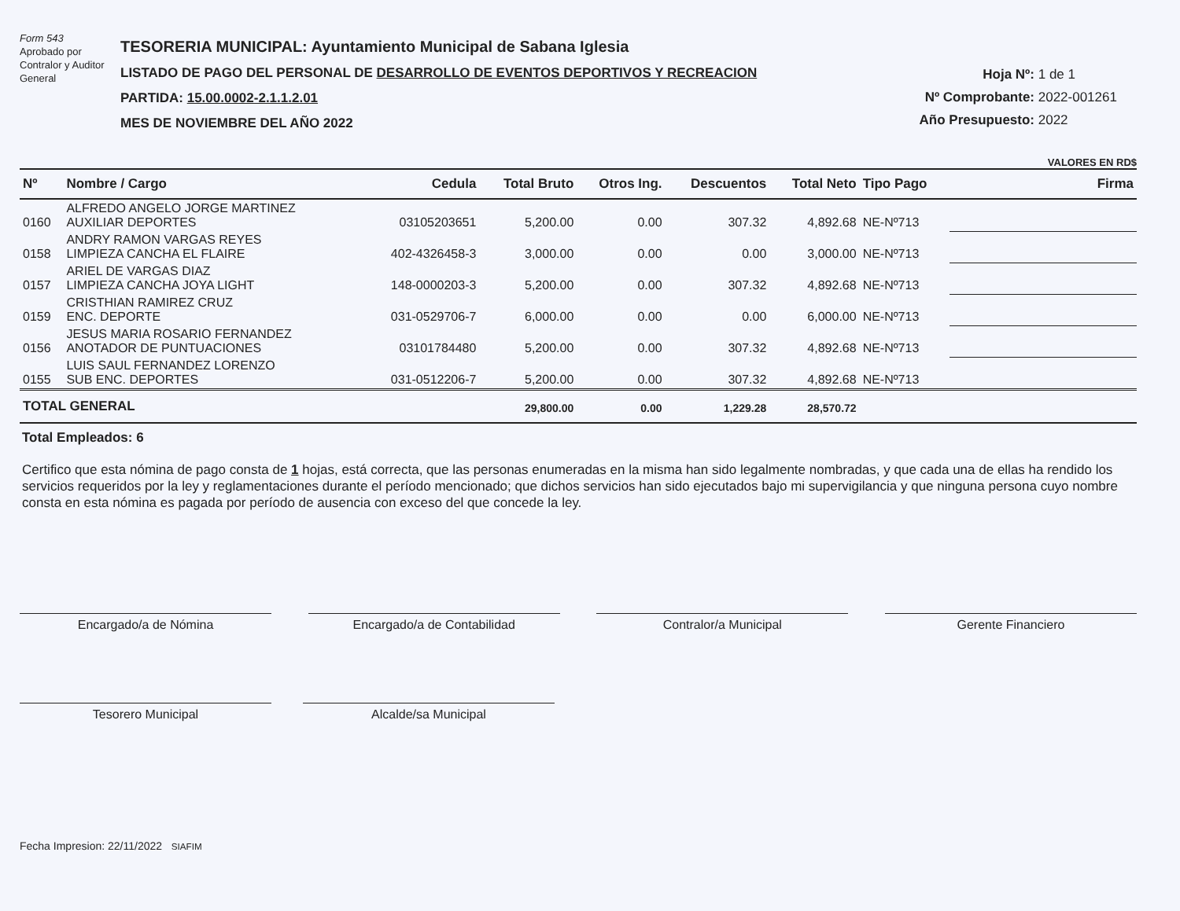Form 543
Aprobado por Contralor y Auditor General
TESORERIA MUNICIPAL: Ayuntamiento Municipal de Sabana Iglesia
LISTADO DE PAGO DEL PERSONAL DE DESARROLLO DE EVENTOS DEPORTIVOS Y RECREACION
PARTIDA: 15.00.0002-2.1.1.2.01
MES DE NOVIEMBRE DEL AÑO 2022
Hoja Nº: 1 de 1
Nº Comprobante: 2022-001261
Año Presupuesto: 2022
VALORES EN RD$
| Nº | Nombre / Cargo | Cedula | Total Bruto | Otros Ing. | Descuentos | Total Neto | Tipo Pago | Firma |
| --- | --- | --- | --- | --- | --- | --- | --- | --- |
| 0160 | ALFREDO ANGELO JORGE MARTINEZ AUXILIAR DEPORTES | 03105203651 | 5,200.00 | 0.00 | 307.32 | 4,892.68 | NE-Nº713 | |
| 0158 | ANDRY RAMON VARGAS REYES LIMPIEZA CANCHA EL FLAIRE | 402-4326458-3 | 3,000.00 | 0.00 | 0.00 | 3,000.00 | NE-Nº713 | |
| 0157 | ARIEL DE VARGAS DIAZ LIMPIEZA CANCHA JOYA LIGHT | 148-0000203-3 | 5,200.00 | 0.00 | 307.32 | 4,892.68 | NE-Nº713 | |
| 0159 | CRISTHIAN RAMIREZ CRUZ ENC. DEPORTE | 031-0529706-7 | 6,000.00 | 0.00 | 0.00 | 6,000.00 | NE-Nº713 | |
| 0156 | JESUS MARIA ROSARIO FERNANDEZ ANOTADOR DE PUNTUACIONES | 03101784480 | 5,200.00 | 0.00 | 307.32 | 4,892.68 | NE-Nº713 | |
| 0155 | LUIS SAUL FERNANDEZ LORENZO SUB ENC. DEPORTES | 031-0512206-7 | 5,200.00 | 0.00 | 307.32 | 4,892.68 | NE-Nº713 | |
| TOTAL GENERAL | | | 29,800.00 | 0.00 | 1,229.28 | 28,570.72 | | |
Total Empleados: 6
Certifico que esta nómina de pago consta de 1 hojas, está correcta, que las personas enumeradas en la misma han sido legalmente nombradas, y que cada una de ellas ha rendido los servicios requeridos por la ley y reglamentaciones durante el período mencionado; que dichos servicios han sido ejecutados bajo mi supervigilancia y que ninguna persona cuyo nombre consta en esta nómina es pagada por período de ausencia con exceso del que concede la ley.
Encargado/a de Nómina Encargado/a de Contabilidad Contralor/a Municipal Gerente Financiero
Tesorero Municipal Alcalde/sa Municipal
Fecha Impresion: 22/11/2022 SIAFIM